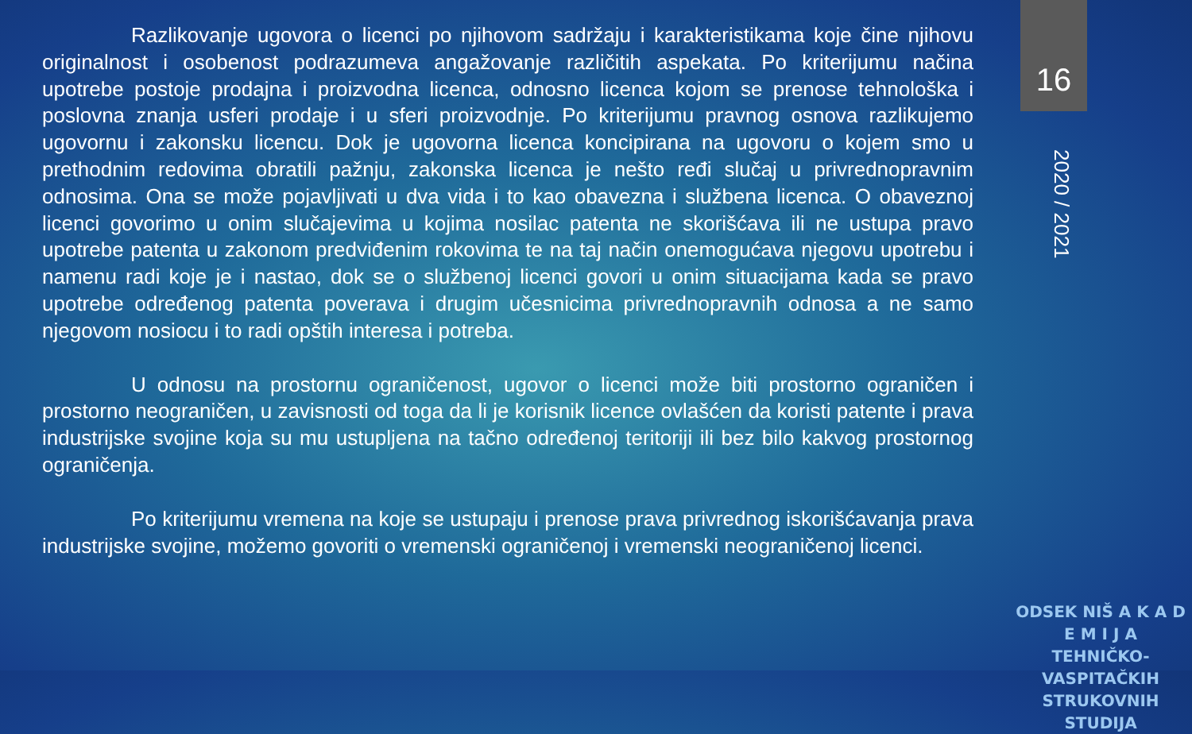Razlikovanje ugovora o licenci po njihovom sadržaju i karakteristikama koje čine njihovu originalnost i osobenost podrazumeva angažovanje različitih aspekata. Po kriterijumu načina upotrebe postoje prodajna i proizvodna licenca, odnosno licenca kojom se prenose tehnološka i poslovna znanja usferi prodaje i u sferi proizvodnje. Po kriterijumu pravnog osnova razlikujemo ugovornu i zakonsku licencu. Dok je ugovorna licenca koncipirana na ugovoru o kojem smo u prethodnim redovima obratili pažnju, zakonska licenca je nešto ređi slučaj u privrednopravnim odnosima. Ona se može pojavljivati u dva vida i to kao obavezna i službena licenca. O obaveznoj licenci govorimo u onim slučajevima u kojima nosilac patenta ne skorišćava ili ne ustupa pravo upotrebe patenta u zakonom predviđenim rokovima te na taj način onemogućava njegovu upotrebu i namenu radi koje je i nastao, dok se o službenoj licenci govori u onim situacijama kada se pravo upotrebe određenog patenta poverava i drugim učesnicima privrednopravnih odnosa a ne samo njegovom nosiocu i to radi opštih interesa i potreba.
U odnosu na prostornu ograničenost, ugovor o licenci može biti prostorno ograničen i prostorno neograničen, u zavisnosti od toga da li je korisnik licence ovlašćen da koristi patente i prava industrijske svojine koja su mu ustupljena na tačno određenoj teritoriji ili bez bilo kakvog prostornog ograničenja.
Po kriterijumu vremena na koje se ustupaju i prenose prava privrednog iskorišćavanja prava industrijske svojine, možemo govoriti o vremenski ograničenoj i vremenski neograničenoj licenci.
16
2020 / 2021
ODSEK NIŠ A K A D E M I J A
TEHNIČKO-VASPITAČKIH
STRUKOVNIH STUDIJA